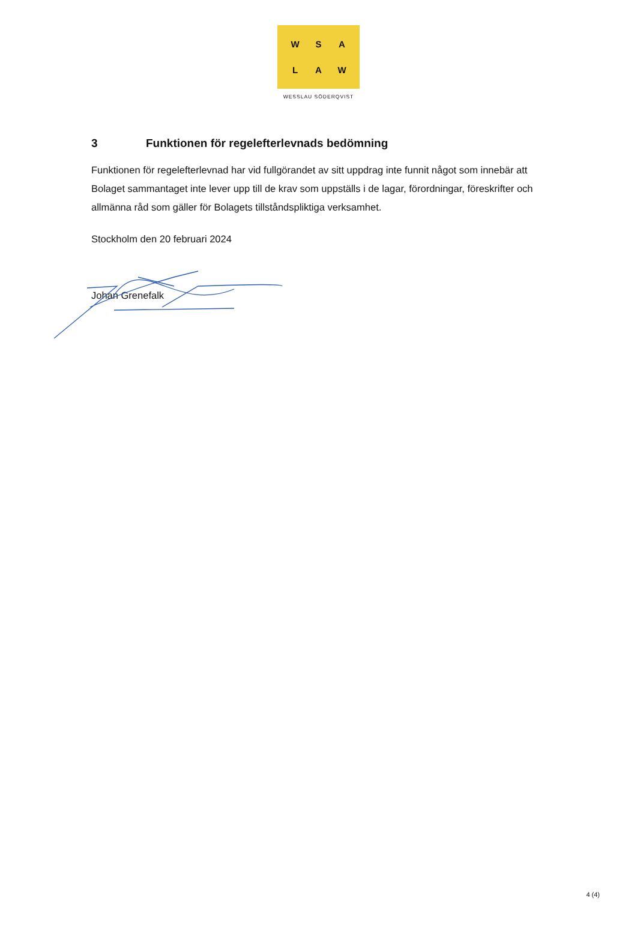WSALAW
WESSLAU SÖDERQVIST
3 Funktionen för regelefterlevnads bedömning
Funktionen för regelefterlevnad har vid fullgörandet av sitt uppdrag inte funnit något som innebär att Bolaget sammantaget inte lever upp till de krav som uppställs i de lagar, förordningar, föreskrifter och allmänna råd som gäller för Bolagets tillståndspliktiga verksamhet.
Stockholm den 20 februari 2024
Johan Grenefalk
4 (4)